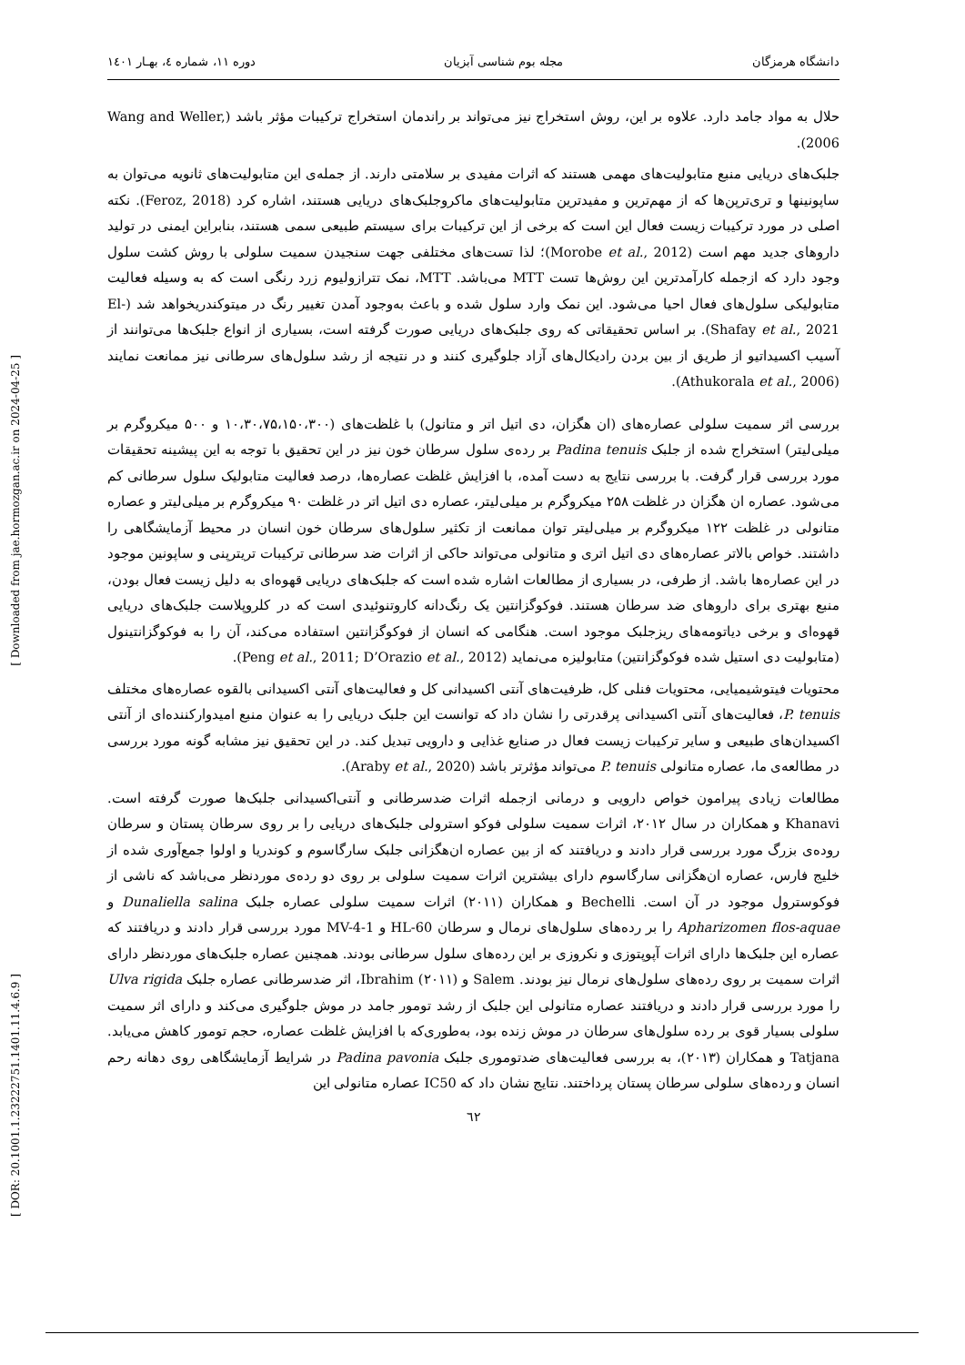[ Downloaded from jae.hormozgan.ac.ir on 2024-04-25 ]
[ DOR: 20.1001.1.23222751.1401.11.4.6.9 ]
دانشگاه هرمزگان مجله بوم شناسی آبزیان دوره ۱۱، شماره ٤، بهـار ۱٤۰۱
حلال به مواد جامد دارد. علاوه بر این، روش استخراج نیز می‌تواند بر راندمان استخراج ترکیبات مؤثر باشد (Wang and Weller, 2006).
جلبک‌های دریایی منبع متابولیت‌های مهمی هستند که اثرات مفیدی بر سلامتی دارند. از جمله‌ی این متابولیت‌های ثانویه می‌توان به ساپونینها و تری‌ترپن‌ها که از مهم‌ترین و مفیدترین متابولیت‌های ماکروجلبک‌های دریایی هستند، اشاره کرد (Feroz, 2018). نکته اصلی در مورد ترکیبات زیست فعال این است که برخی از این ترکیبات برای سیستم طبیعی سمی هستند، بنابراین ایمنی در تولید داروهای جدید مهم است (Morobe et al., 2012)؛ لذا تست‌های مختلفی جهت سنجیدن سمیت سلولی با روش کشت سلول وجود دارد که ازجمله کارآمدترین این روش‌ها تست MTT می‌باشد. MTT، نمک تترازولیوم زرد رنگی است که به وسیله فعالیت متابولیکی سلول‌های فعال احیا می‌شود. این نمک وارد سلول شده و باعث به‌وجود آمدن تغییر رنگ در میتوکندریخواهد شد (El-Shafay et al., 2021). بر اساس تحقیقاتی که روی جلبک‌های دریایی صورت گرفته است، بسیاری از انواع جلبک‌ها می‌توانند از آسیب اکسیداتیو از طریق از بین بردن رادیکال‌های آزاد جلوگیری کنند و در نتیجه از رشد سلول‌های سرطانی نیز ممانعت نمایند (Athukorala et al., 2006).
بررسی اثر سمیت سلولی عصاره‌های (ان هگزان، دی اتیل اتر و متانول) با غلظت‌های (۱۰،۳۰،۷۵،۱۵۰،۳۰۰ و ۵۰۰ میکروگرم بر میلی‌لیتر) استخراج شده از جلبک Padina tenuis بر رده‌ی سلول سرطان خون نیز در این تحقیق با توجه به این پیشینه تحقیقات مورد بررسی قرار گرفت. با بررسی نتایج به دست آمده، با افزایش غلظت عصاره‌ها، درصد فعالیت متابولیک سلول سرطانی کم می‌شود. عصاره ان هگزان در غلظت ۲۵۸ میکروگرم بر میلی‌لیتر، عصاره دی اتیل اتر در غلظت ۹۰ میکروگرم بر میلی‌لیتر و عصاره متانولی در غلظت ۱۲۲ میکروگرم بر میلی‌لیتر توان ممانعت از تکثیر سلول‌های سرطان خون انسان در محیط آزمایشگاهی را داشتند. خواص بالاتر عصاره‌های دی اتیل اتری و متانولی می‌تواند حاکی از اثرات ضد سرطانی ترکیبات تریترپنی و ساپونین موجود در این عصاره‌ها باشد. از طرفی، در بسیاری از مطالعات اشاره شده است که جلبک‌های دریایی قهوه‌ای به دلیل زیست فعال بودن، منبع بهتری برای داروهای ضد سرطان هستند. فوکوگزانتین یک رنگ‌دانه کاروتنوئیدی است که در کلروپلاست جلبک‌های دریایی قهوه‌ای و برخی دیاتومه‌های ریزجلبک موجود است. هنگامی که انسان از فوکوگزانتین استفاده می‌کند، آن را به فوکوگزانتینول (متابولیت دی استیل شده فوکوگزانتین) متابولیزه می‌نماید (Peng et al., 2011; D’Orazio et al., 2012).
محتویات فیتوشیمیایی، محتویات فنلی کل، ظرفیت‌های آنتی اکسیدانی کل و فعالیت‌های آنتی اکسیدانی بالقوه عصاره‌های مختلف P. tenuis، فعالیت‌های آنتی اکسیدانی پرقدرتی را نشان داد که توانست این جلبک دریایی را به عنوان منبع امیدوارکننده‌ای از آنتی اکسیدان‌های طبیعی و سایر ترکیبات زیست فعال در صنایع غذایی و دارویی تبدیل کند. در این تحقیق نیز مشابه گونه مورد بررسی در مطالعه‌ی ما، عصاره متانولی P. tenuis می‌تواند مؤثرتر باشد (Araby et al., 2020).
مطالعات زیادی پیرامون خواص دارویی و درمانی ازجمله اثرات ضدسرطانی و آنتی‌اکسیدانی جلبک‌ها صورت گرفته است. Khanavi و همکاران در سال ۲۰۱۲، اثرات سمیت سلولی فوکو استرولی جلبک‌های دریایی را بر روی سرطان پستان و سرطان روده‌ی بزرگ مورد بررسی قرار دادند و دریافتند که از بین عصاره ان‌هگزانی جلبک سارگاسوم و کوندریا و اولوا جمع‌آوری شده از خلیج فارس، عصاره ان‌هگزانی سارگاسوم دارای بیشترین اثرات سمیت سلولی بر روی دو رده‌ی موردنظر می‌باشد که ناشی از فوکوسترول موجود در آن است. Bechelli و همکاران (۲۰۱۱) اثرات سمیت سلولی عصاره جلبک Dunaliella salina و Apharizomen flos-aquae را بر رده‌های سلول‌های نرمال و سرطان HL-60 و MV-4-1 مورد بررسی قرار دادند و دریافتند که عصاره این جلبک‌ها دارای اثرات آپوپتوزی و نکروزی بر این رده‌های سلول سرطانی بودند. همچنین عصاره جلبک‌های موردنظر دارای اثرات سمیت بر روی رده‌های سلول‌های نرمال نیز بودند. Salem و Ibrahim (۲۰۱۱)، اثر ضدسرطانی عصاره جلبک Ulva rigida را مورد بررسی قرار دادند و دریافتند عصاره متانولی این جلبک از رشد تومور جامد در موش جلوگیری می‌کند و دارای اثر سمیت سلولی بسیار قوی بر رده سلول‌های سرطان در موش زنده بود، به‌طوری‌که با افزایش غلظت عصاره، حجم تومور کاهش می‌یابد. Tatjana و همکاران (۲۰۱۳)، به بررسی فعالیت‌های ضدتوموری جلبک Padina pavonia در شرایط آزمایشگاهی روی دهانه رحم انسان و رده‌های سلولی سرطان پستان پرداختند. نتایج نشان داد که IC50 عصاره متانولی این
٦٢